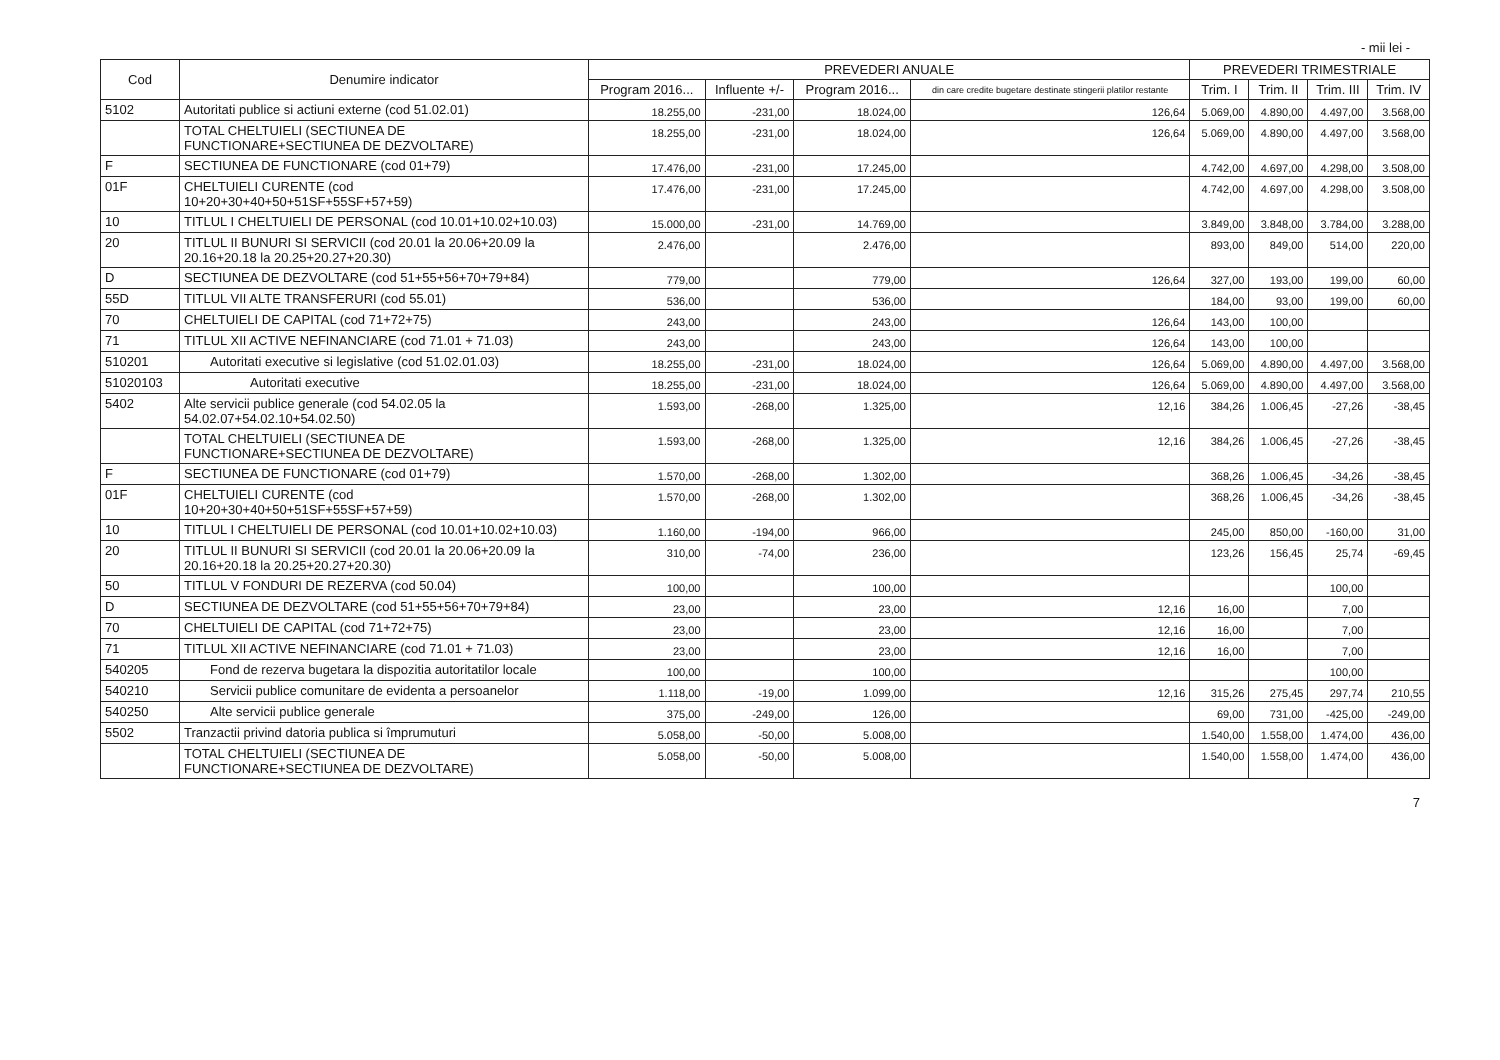- mii lei -
| Cod | Denumire indicator | PREVEDERI ANUALE | | | | PREVEDERI TRIMESTRIALE | | | |
| --- | --- | --- | --- | --- | --- | --- | --- | --- | --- |
| | | Program 2016... | Influente +/- | Program 2016... | din care credite bugetare destinate stingerii platilor restante | Trim. I | Trim. II | Trim. III | Trim. IV |
| 5102 | Autoritati publice si actiuni externe (cod 51.02.01) | 18.255,00 | -231,00 | 18.024,00 | 126,64 | 5.069,00 | 4.890,00 | 4.497,00 | 3.568,00 |
| | TOTAL CHELTUIELI (SECTIUNEA DE FUNCTIONARE+SECTIUNEA DE DEZVOLTARE) | 18.255,00 | -231,00 | 18.024,00 | 126,64 | 5.069,00 | 4.890,00 | 4.497,00 | 3.568,00 |
| F | SECTIUNEA DE FUNCTIONARE (cod 01+79) | 17.476,00 | -231,00 | 17.245,00 | | 4.742,00 | 4.697,00 | 4.298,00 | 3.508,00 |
| 01F | CHELTUIELI CURENTE (cod 10+20+30+40+50+51SF+55SF+57+59) | 17.476,00 | -231,00 | 17.245,00 | | 4.742,00 | 4.697,00 | 4.298,00 | 3.508,00 |
| 10 | TITLUL I CHELTUIELI DE PERSONAL (cod 10.01+10.02+10.03) | 15.000,00 | -231,00 | 14.769,00 | | 3.849,00 | 3.848,00 | 3.784,00 | 3.288,00 |
| 20 | TITLUL II BUNURI SI SERVICII (cod 20.01 la 20.06+20.09 la 20.16+20.18 la 20.25+20.27+20.30) | 2.476,00 | | 2.476,00 | | 893,00 | 849,00 | 514,00 | 220,00 |
| D | SECTIUNEA DE DEZVOLTARE (cod 51+55+56+70+79+84) | 779,00 | | 779,00 | 126,64 | 327,00 | 193,00 | 199,00 | 60,00 |
| 55D | TITLUL VII ALTE TRANSFERURI (cod 55.01) | 536,00 | | 536,00 | | 184,00 | 93,00 | 199,00 | 60,00 |
| 70 | CHELTUIELI DE CAPITAL (cod 71+72+75) | 243,00 | | 243,00 | 126,64 | 143,00 | 100,00 | | |
| 71 | TITLUL XII ACTIVE NEFINANCIARE (cod 71.01 + 71.03) | 243,00 | | 243,00 | 126,64 | 143,00 | 100,00 | | |
| 510201 | Autoritati executive si legislative (cod 51.02.01.03) | 18.255,00 | -231,00 | 18.024,00 | 126,64 | 5.069,00 | 4.890,00 | 4.497,00 | 3.568,00 |
| 51020103 | Autoritati executive | 18.255,00 | -231,00 | 18.024,00 | 126,64 | 5.069,00 | 4.890,00 | 4.497,00 | 3.568,00 |
| 5402 | Alte servicii publice generale (cod 54.02.05 la 54.02.07+54.02.10+54.02.50) | 1.593,00 | -268,00 | 1.325,00 | 12,16 | 384,26 | 1.006,45 | -27,26 | -38,45 |
| | TOTAL CHELTUIELI (SECTIUNEA DE FUNCTIONARE+SECTIUNEA DE DEZVOLTARE) | 1.593,00 | -268,00 | 1.325,00 | 12,16 | 384,26 | 1.006,45 | -27,26 | -38,45 |
| F | SECTIUNEA DE FUNCTIONARE (cod 01+79) | 1.570,00 | -268,00 | 1.302,00 | | 368,26 | 1.006,45 | -34,26 | -38,45 |
| 01F | CHELTUIELI CURENTE (cod 10+20+30+40+50+51SF+55SF+57+59) | 1.570,00 | -268,00 | 1.302,00 | | 368,26 | 1.006,45 | -34,26 | -38,45 |
| 10 | TITLUL I CHELTUIELI DE PERSONAL (cod 10.01+10.02+10.03) | 1.160,00 | -194,00 | 966,00 | | 245,00 | 850,00 | -160,00 | 31,00 |
| 20 | TITLUL II BUNURI SI SERVICII (cod 20.01 la 20.06+20.09 la 20.16+20.18 la 20.25+20.27+20.30) | 310,00 | -74,00 | 236,00 | | 123,26 | 156,45 | 25,74 | -69,45 |
| 50 | TITLUL V FONDURI DE REZERVA (cod 50.04) | 100,00 | | 100,00 | | | | 100,00 | |
| D | SECTIUNEA DE DEZVOLTARE (cod 51+55+56+70+79+84) | 23,00 | | 23,00 | 12,16 | 16,00 | | 7,00 | |
| 70 | CHELTUIELI DE CAPITAL (cod 71+72+75) | 23,00 | | 23,00 | 12,16 | 16,00 | | 7,00 | |
| 71 | TITLUL XII ACTIVE NEFINANCIARE (cod 71.01 + 71.03) | 23,00 | | 23,00 | 12,16 | 16,00 | | 7,00 | |
| 540205 | Fond de rezerva bugetara la dispozitia autoritatilor locale | 100,00 | | 100,00 | | | | 100,00 | |
| 540210 | Servicii publice comunitare de evidenta a persoanelor | 1.118,00 | -19,00 | 1.099,00 | 12,16 | 315,26 | 275,45 | 297,74 | 210,55 |
| 540250 | Alte servicii publice generale | 375,00 | -249,00 | 126,00 | | 69,00 | 731,00 | -425,00 | -249,00 |
| 5502 | Tranzactii privind datoria publica si împrumuturi | 5.058,00 | -50,00 | 5.008,00 | | 1.540,00 | 1.558,00 | 1.474,00 | 436,00 |
| | TOTAL CHELTUIELI (SECTIUNEA DE FUNCTIONARE+SECTIUNEA DE DEZVOLTARE) | 5.058,00 | -50,00 | 5.008,00 | | 1.540,00 | 1.558,00 | 1.474,00 | 436,00 |
7